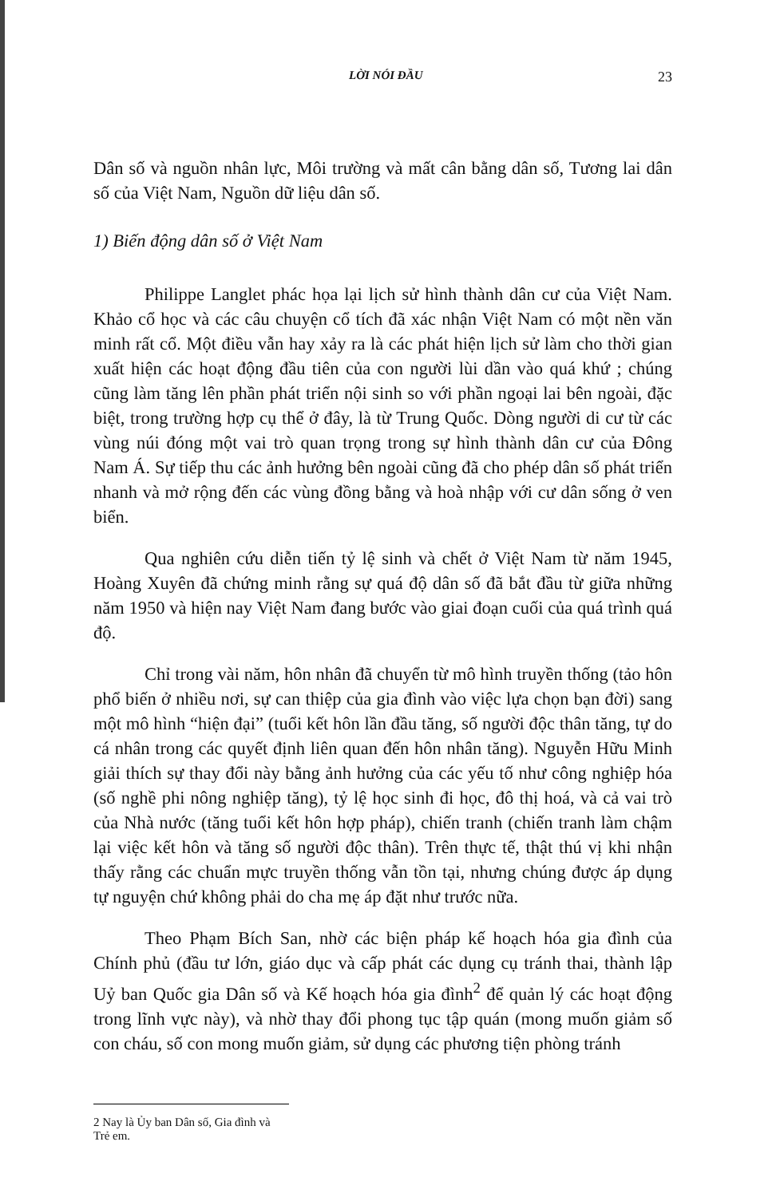LỜI NÓI ĐẦU 23
Dân số và nguồn nhân lực, Môi trường và mất cân bằng dân số, Tương lai dân số của Việt Nam, Nguồn dữ liệu dân số.
1) Biến động dân số ở Việt Nam
Philippe Langlet phác họa lại lịch sử hình thành dân cư của Việt Nam. Khảo cổ học và các câu chuyện cổ tích đã xác nhận Việt Nam có một nền văn minh rất cổ. Một điều vẫn hay xảy ra là các phát hiện lịch sử làm cho thời gian xuất hiện các hoạt động đầu tiên của con người lùi dần vào quá khứ ; chúng cũng làm tăng lên phần phát triển nội sinh so với phần ngoại lai bên ngoài, đặc biệt, trong trường hợp cụ thể ở đây, là từ Trung Quốc. Dòng người di cư từ các vùng núi đóng một vai trò quan trọng trong sự hình thành dân cư của Đông Nam Á. Sự tiếp thu các ảnh hưởng bên ngoài cũng đã cho phép dân số phát triển nhanh và mở rộng đến các vùng đồng bằng và hoà nhập với cư dân sống ở ven biển.
Qua nghiên cứu diễn tiến tỷ lệ sinh và chết ở Việt Nam từ năm 1945, Hoàng Xuyên đã chứng minh rằng sự quá độ dân số đã bắt đầu từ giữa những năm 1950 và hiện nay Việt Nam đang bước vào giai đoạn cuối của quá trình quá độ.
Chỉ trong vài năm, hôn nhân đã chuyển từ mô hình truyền thống (tảo hôn phổ biến ở nhiều nơi, sự can thiệp của gia đình vào việc lựa chọn bạn đời) sang một mô hình “hiện đại” (tuổi kết hôn lần đầu tăng, số người độc thân tăng, tự do cá nhân trong các quyết định liên quan đến hôn nhân tăng). Nguyễn Hữu Minh giải thích sự thay đổi này bằng ảnh hưởng của các yếu tố như công nghiệp hóa (số nghề phi nông nghiệp tăng), tỷ lệ học sinh đi học, đô thị hoá, và cả vai trò của Nhà nước (tăng tuổi kết hôn hợp pháp), chiến tranh (chiến tranh làm chậm lại việc kết hôn và tăng số người độc thân). Trên thực tế, thật thú vị khi nhận thấy rằng các chuẩn mực truyền thống vẫn tồn tại, nhưng chúng được áp dụng tự nguyện chứ không phải do cha mẹ áp đặt như trước nữa.
Theo Phạm Bích San, nhờ các biện pháp kế hoạch hóa gia đình của Chính phủ (đầu tư lớn, giáo dục và cấp phát các dụng cụ tránh thai, thành lập Uỷ ban Quốc gia Dân số và Kế hoạch hóa gia đình<sup>2</sup> để quản lý các hoạt động trong lĩnh vực này), và nhờ thay đổi phong tục tập quán (mong muốn giảm số con cháu, số con mong muốn giảm, sử dụng các phương tiện phòng tránh
2 Nay là Ủy ban Dân số, Gia đình và Trẻ em.